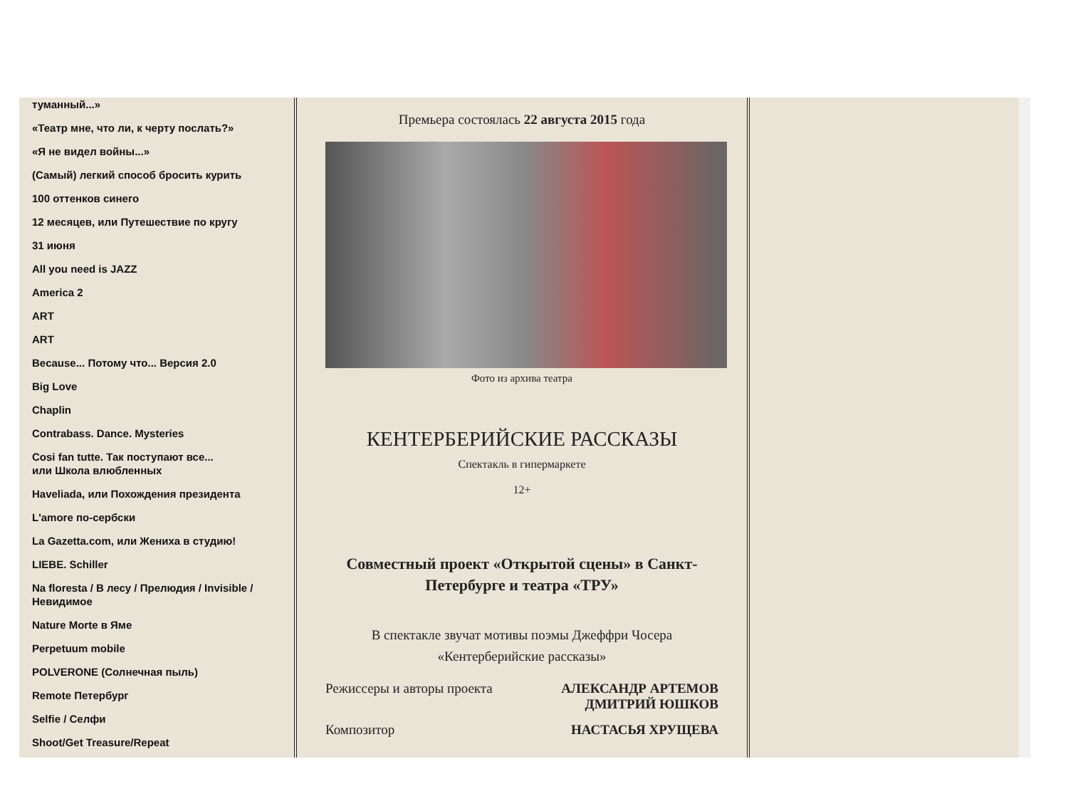туманный...»
«Театр мне, что ли, к черту послать?»
«Я не видел войны...»
(Самый) легкий способ бросить курить
100 оттенков синего
12 месяцев, или Путешествие по кругу
31 июня
All you need is JAZZ
America 2
ART
ART
Because... Потому что... Версия 2.0
Big Love
Chaplin
Contrabass. Dance. Mysteries
Cosi fan tutte. Так поступают все...
или Школа влюбленных
Haveliada, или Похождения президента
L'amore по-сербски
La Gazetta.com, или Жениха в студию!
LIEBE. Schiller
Na floresta / В лесу / Прелюдия / Invisible / Невидимое
Nature Morte в Яме
Perpetuum mobile
POLVERONE (Солнечная пыль)
Remote Петербург
Selfie / Селфи
Shoot/Get Treasure/Repeat
Премьера состоялась 22 августа 2015 года
Фото из архива театра
КЕНТЕРБЕРИЙСКИЕ РАССКАЗЫ
Спектакль в гипермаркете
12+
Совместный проект «Открытой сцены» в Санкт-Петербурге и театра «ТРУ»
В спектакле звучат мотивы поэмы Джеффри Чосера
«Кентерберийские рассказы»
Режиссеры и авторы проекта АЛЕКСАНДР АРТЕМОВ
ДМИТРИЙ ЮШКОВ
Композитор НАСТАСЬЯ ХРУЩЕВА